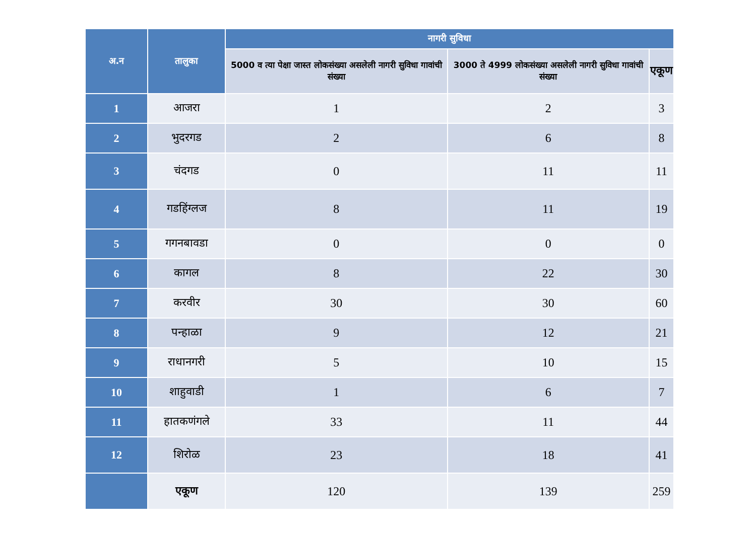| अ.न | तालुका | नागरी सुविधा | | |
| --- | --- | --- | --- | --- |
| | | 5000 व त्या पेक्षा जास्त लोकसंख्या असलेली नागरी सुविधा गावांची संख्या | 3000 ते 4999 लोकसंख्या असलेली नागरी सुविधा गावांची संख्या | एकूण |
| 1 | आजरा | 1 | 2 | 3 |
| 2 | भुदरगड | 2 | 6 | 8 |
| 3 | चंदगड | 0 | 11 | 11 |
| 4 | गडहिंग्लज | 8 | 11 | 19 |
| 5 | गगनबावडा | 0 | 0 | 0 |
| 6 | कागल | 8 | 22 | 30 |
| 7 | करवीर | 30 | 30 | 60 |
| 8 | पन्हाळा | 9 | 12 | 21 |
| 9 | राधानगरी | 5 | 10 | 15 |
| 10 | शाहुवाडी | 1 | 6 | 7 |
| 11 | हातकणंगले | 33 | 11 | 44 |
| 12 | शिरोळ | 23 | 18 | 41 |
| | एकूण | 120 | 139 | 259 |